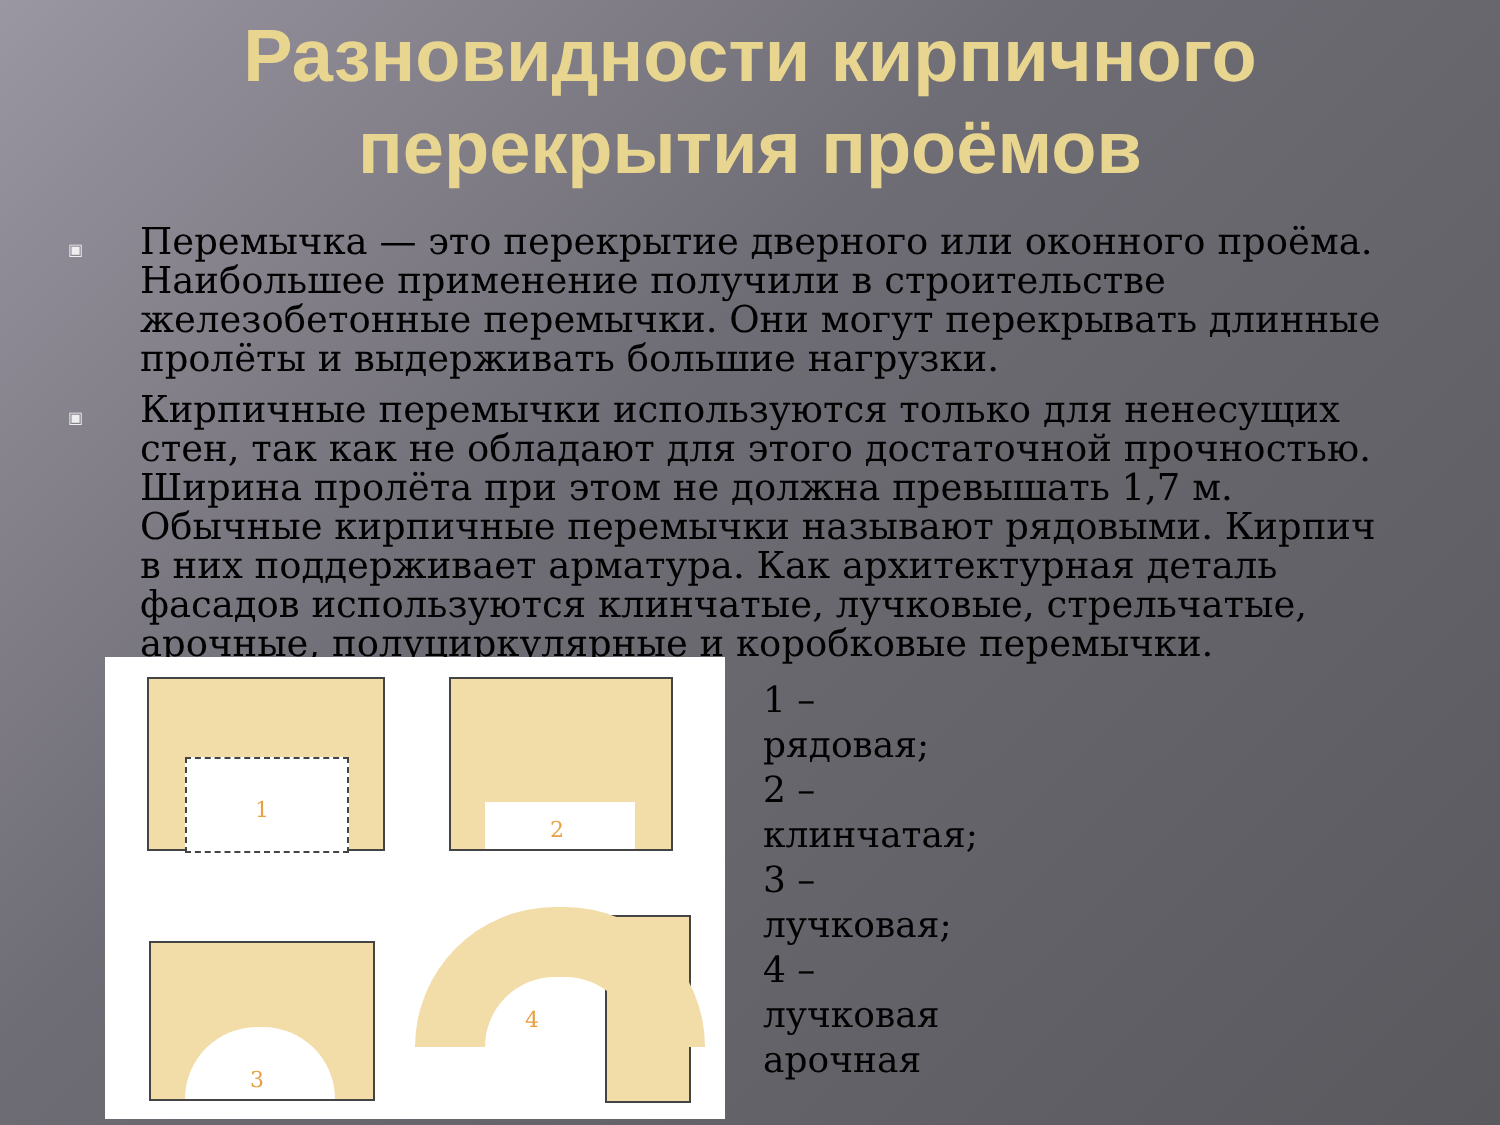Разновидности кирпичного
перекрытия проёмов
▣ Перемычка — это перекрытие дверного или оконного проёма. Наибольшее применение получили в строительстве железобетонные перемычки. Они могут перекрывать длинные пролёты и выдерживать большие нагрузки.
▣ Кирпичные перемычки используются только для ненесущих стен, так как не обладают для этого достаточной прочностью. Ширина пролёта при этом не должна превышать 1,7 м. Обычные кирпичные перемычки называют рядовыми. Кирпич в них поддерживает арматура. Как архитектурная деталь фасадов используются клинчатые, лучковые, стрельчатые, арочные, полуциркулярные и коробковые перемычки.
1
2
3
4
1 – рядовая;
2 – клинчатая;
3 – лучковая;
4 – лучковая арочная